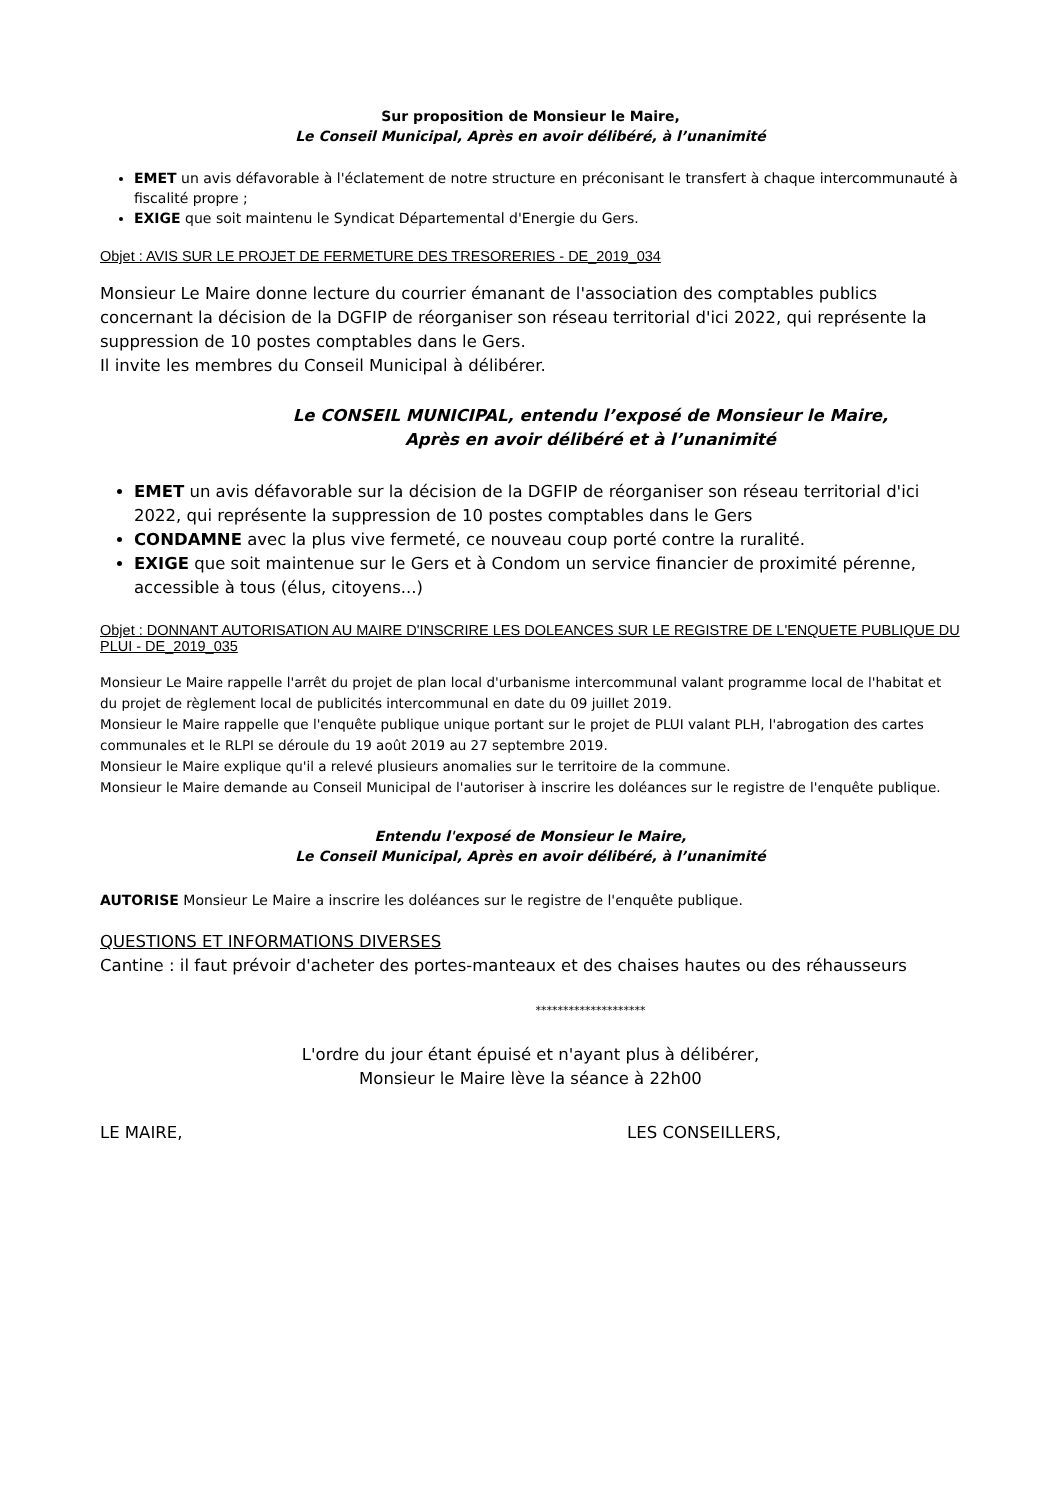Sur proposition de Monsieur le Maire,
Le Conseil Municipal, Après en avoir délibéré, à l’unanimité
EMET un avis défavorable à l'éclatement de notre structure en préconisant le transfert à chaque intercommunauté à fiscalité propre ;
EXIGE que soit maintenu le Syndicat Départemental d'Energie du Gers.
Objet : AVIS SUR LE PROJET DE FERMETURE DES TRESORERIES - DE_2019_034
Monsieur Le Maire donne lecture du courrier émanant de l'association des comptables publics concernant la décision de la DGFIP de réorganiser son réseau territorial d'ici 2022, qui représente la suppression de 10 postes comptables dans le Gers.
Il invite les membres du Conseil Municipal à délibérer.
Le CONSEIL MUNICIPAL, entendu l’exposé de Monsieur le Maire,
Après en avoir délibéré et à l’unanimité
EMET un avis défavorable sur la décision de la DGFIP de réorganiser son réseau territorial d'ici 2022, qui représente la suppression de 10 postes comptables dans le Gers
CONDAMNE avec la plus vive fermeté, ce nouveau coup porté contre la ruralité.
EXIGE que soit maintenue sur le Gers et à Condom un service financier de proximité pérenne, accessible à tous (élus, citoyens...)
Objet : DONNANT AUTORISATION AU MAIRE D'INSCRIRE LES DOLEANCES SUR LE REGISTRE DE L'ENQUETE PUBLIQUE DU PLUI - DE_2019_035
Monsieur Le Maire rappelle l'arrêt du projet de plan local d'urbanisme intercommunal valant programme local de l'habitat et du projet de règlement local de publicités intercommunal en date du 09 juillet 2019.
Monsieur le Maire rappelle que l'enquête publique unique portant sur le projet de PLUI valant PLH, l'abrogation des cartes communales et le RLPI se déroule du 19 août 2019 au 27 septembre 2019.
Monsieur le Maire explique qu'il a relevé plusieurs anomalies sur le territoire de la commune.
Monsieur le Maire demande au Conseil Municipal de l'autoriser à inscrire les doléances sur le registre de l'enquête publique.
Entendu l'exposé de Monsieur le Maire,
Le Conseil Municipal, Après en avoir délibéré, à l’unanimité
AUTORISE Monsieur Le Maire a inscrire les doléances sur le registre de l'enquête publique.
QUESTIONS ET INFORMATIONS DIVERSES
Cantine : il faut prévoir d'acheter des portes-manteaux et des chaises hautes ou des réhausseurs
********************
L'ordre du jour étant épuisé et n'ayant plus à délibérer,
Monsieur le Maire lève la séance à 22h00
LE MAIRE, LES CONSEILLERS,